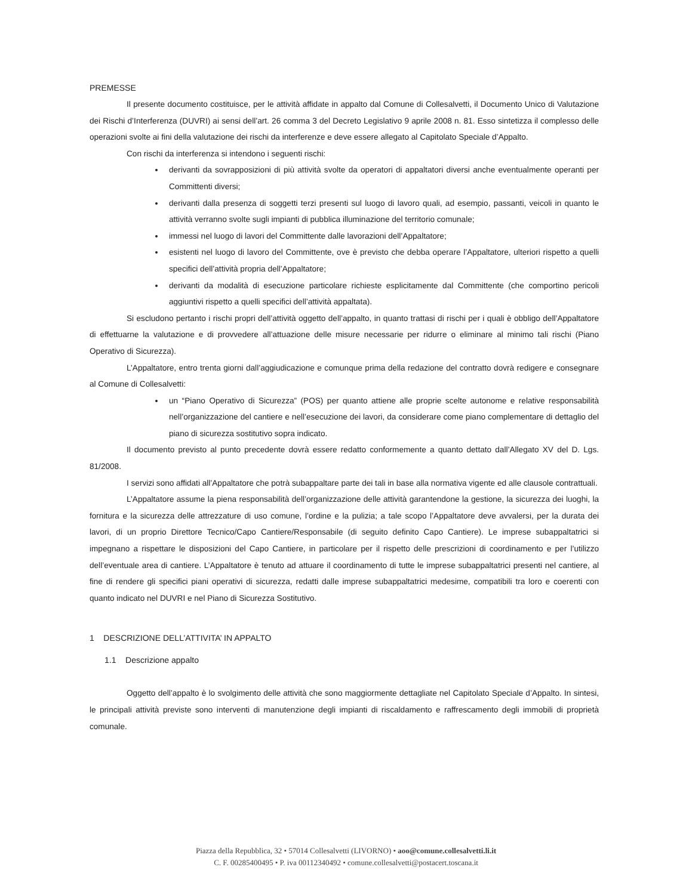PREMESSE
Il presente documento costituisce, per le attività affidate in appalto dal Comune di Collesalvetti, il Documento Unico di Valutazione dei Rischi d’Interferenza (DUVRI) ai sensi dell’art. 26 comma 3 del Decreto Legislativo 9 aprile 2008 n. 81. Esso sintetizza il complesso delle operazioni svolte ai fini della valutazione dei rischi da interferenze e deve essere allegato al Capitolato Speciale d’Appalto.
Con rischi da interferenza si intendono i seguenti rischi:
derivanti da sovrapposizioni di più attività svolte da operatori di appaltatori diversi anche eventualmente operanti per Committenti diversi;
derivanti dalla presenza di soggetti terzi presenti sul luogo di lavoro quali, ad esempio, passanti, veicoli in quanto le attività verranno svolte sugli impianti di pubblica illuminazione del territorio comunale;
immessi nel luogo di lavori del Committente dalle lavorazioni dell’Appaltatore;
esistenti nel luogo di lavoro del Committente, ove è previsto che debba operare l’Appaltatore, ulteriori rispetto a quelli specifici dell’attività propria dell’Appaltatore;
derivanti da modalità di esecuzione particolare richieste esplicitamente dal Committente (che comportino pericoli aggiuntivi rispetto a quelli specifici dell’attività appaltata).
Si escludono pertanto i rischi propri dell’attività oggetto dell’appalto, in quanto trattasi di rischi per i quali è obbligo dell’Appaltatore di effettuarne la valutazione e di provvedere all’attuazione delle misure necessarie per ridurre o eliminare al minimo tali rischi (Piano Operativo di Sicurezza).
L’Appaltatore, entro trenta giorni dall’aggiudicazione e comunque prima della redazione del contratto dovrà redigere e consegnare al Comune di Collesalvetti:
un “Piano Operativo di Sicurezza” (POS) per quanto attiene alle proprie scelte autonome e relative responsabilità nell’organizzazione del cantiere e nell’esecuzione dei lavori, da considerare come piano complementare di dettaglio del piano di sicurezza sostitutivo sopra indicato.
Il documento previsto al punto precedente dovrà essere redatto conformemente a quanto dettato dall’Allegato XV del D. Lgs. 81/2008.
I servizi sono affidati all’Appaltatore che potrà subappaltare parte dei tali in base alla normativa vigente ed alle clausole contrattuali.
L’Appaltatore assume la piena responsabilità dell’organizzazione delle attività garantendone la gestione, la sicurezza dei luoghi, la fornitura e la sicurezza delle attrezzature di uso comune, l’ordine e la pulizia; a tale scopo l’Appaltatore deve avvalersi, per la durata dei lavori, di un proprio Direttore Tecnico/Capo Cantiere/Responsabile (di seguito definito Capo Cantiere). Le imprese subappaltatrici si impegnano a rispettare le disposizioni del Capo Cantiere, in particolare per il rispetto delle prescrizioni di coordinamento e per l’utilizzo dell’eventuale area di cantiere. L’Appaltatore è tenuto ad attuare il coordinamento di tutte le imprese subappaltatrici presenti nel cantiere, al fine di rendere gli specifici piani operativi di sicurezza, redatti dalle imprese subappaltatrici medesime, compatibili tra loro e coerenti con quanto indicato nel DUVRI e nel Piano di Sicurezza Sostitutivo.
1 DESCRIZIONE DELL’ATTIVITA’ IN APPALTO
1.1 Descrizione appalto
Oggetto dell’appalto è lo svolgimento delle attività che sono maggiormente dettagliate nel Capitolato Speciale d’Appalto. In sintesi, le principali attività previste sono interventi di manutenzione degli impianti di riscaldamento e raffrescamento degli immobili di proprietà comunale.
Piazza della Repubblica, 32 • 57014 Collesalvetti (LIVORNO) • aoo@comune.collesalvetti.li.it
C. F. 00285400495 • P. iva 00112340492 • comune.collesalvetti@postacert.toscana.it